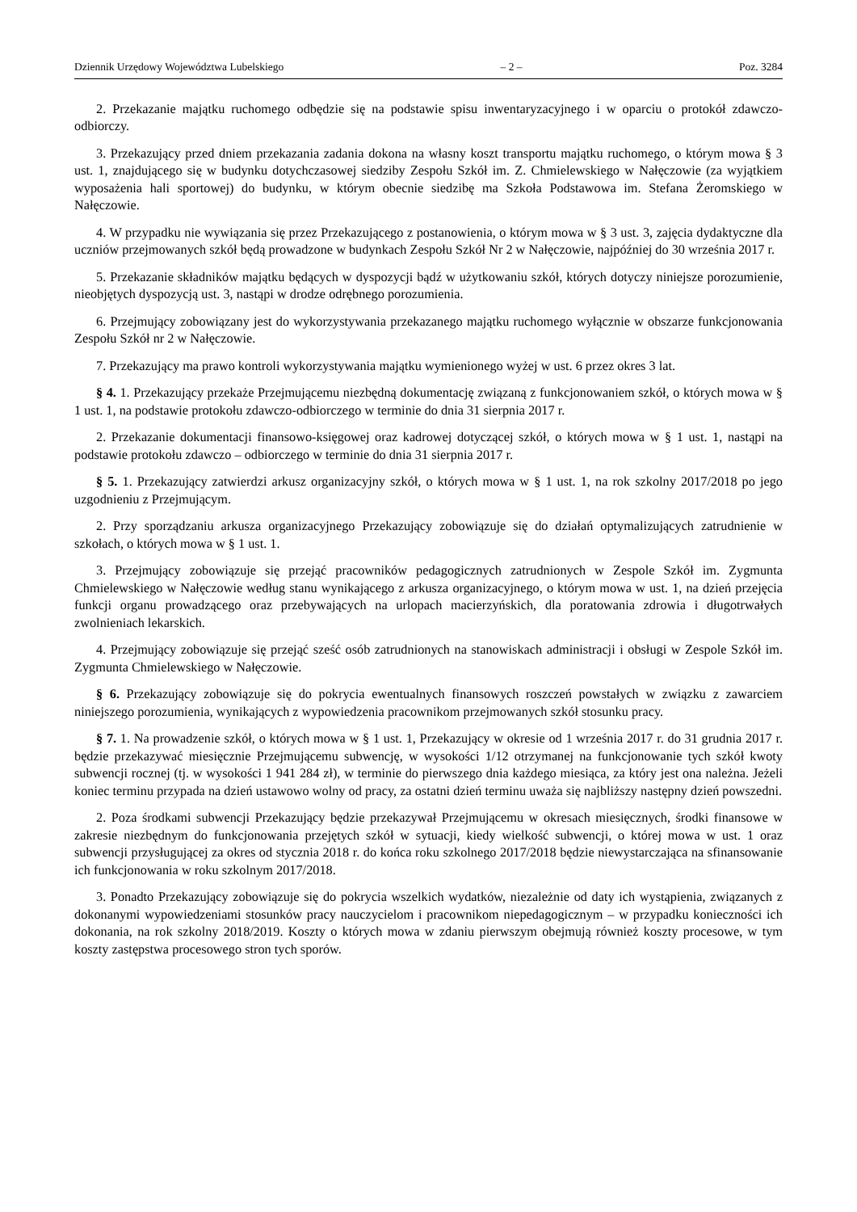Dziennik Urzędowy Województwa Lubelskiego – 2 – Poz. 3284
2. Przekazanie majątku ruchomego odbędzie się na podstawie spisu inwentaryzacyjnego i w oparciu o protokół zdawczo-odbiorczy.
3. Przekazujący przed dniem przekazania zadania dokona na własny koszt transportu majątku ruchomego, o którym mowa § 3 ust. 1, znajdującego się w budynku dotychczasowej siedziby Zespołu Szkół im. Z. Chmielewskiego w Nałęczowie (za wyjątkiem wyposażenia hali sportowej) do budynku, w którym obecnie siedzibę ma Szkoła Podstawowa im. Stefana Żeromskiego w Nałęczowie.
4. W przypadku nie wywiązania się przez Przekazującego z postanowienia, o którym mowa w § 3 ust. 3, zajęcia dydaktyczne dla uczniów przejmowanych szkół będą prowadzone w budynkach Zespołu Szkół Nr 2 w Nałęczowie, najpóźniej do 30 września 2017 r.
5. Przekazanie składników majątku będących w dyspozycji bądź w użytkowaniu szkół, których dotyczy niniejsze porozumienie, nieobjętych dyspozycją ust. 3, nastąpi w drodze odrębnego porozumienia.
6. Przejmujący zobowiązany jest do wykorzystywania przekazanego majątku ruchomego wyłącznie w obszarze funkcjonowania Zespołu Szkół nr 2 w Nałęczowie.
7. Przekazujący ma prawo kontroli wykorzystywania majątku wymienionego wyżej w ust. 6 przez okres 3 lat.
§ 4. 1. Przekazujący przekaże Przejmującemu niezbędną dokumentację związaną z funkcjonowaniem szkół, o których mowa w § 1 ust. 1, na podstawie protokołu zdawczo-odbiorczego w terminie do dnia 31 sierpnia 2017 r.
2. Przekazanie dokumentacji finansowo-księgowej oraz kadrowej dotyczącej szkół, o których mowa w § 1 ust. 1, nastąpi na podstawie protokołu zdawczo – odbiorczego w terminie do dnia 31 sierpnia 2017 r.
§ 5. 1. Przekazujący zatwierdzi arkusz organizacyjny szkół, o których mowa w § 1 ust. 1, na rok szkolny 2017/2018 po jego uzgodnieniu z Przejmującym.
2. Przy sporządzaniu arkusza organizacyjnego Przekazujący zobowiązuje się do działań optymalizujących zatrudnienie w szkołach, o których mowa w § 1 ust. 1.
3. Przejmujący zobowiązuje się przejąć pracowników pedagogicznych zatrudnionych w Zespole Szkół im. Zygmunta Chmielewskiego w Nałęczowie według stanu wynikającego z arkusza organizacyjnego, o którym mowa w ust. 1, na dzień przejęcia funkcji organu prowadzącego oraz przebywających na urlopach macierzyńskich, dla poratowania zdrowia i długotrwałych zwolnieniach lekarskich.
4. Przejmujący zobowiązuje się przejąć sześć osób zatrudnionych na stanowiskach administracji i obsługi w Zespole Szkół im. Zygmunta Chmielewskiego w Nałęczowie.
§ 6. Przekazujący zobowiązuje się do pokrycia ewentualnych finansowych roszczeń powstałych w związku z zawarciem niniejszego porozumienia, wynikających z wypowiedzenia pracownikom przejmowanych szkół stosunku pracy.
§ 7. 1. Na prowadzenie szkół, o których mowa w § 1 ust. 1, Przekazujący w okresie od 1 września 2017 r. do 31 grudnia 2017 r. będzie przekazywać miesięcznie Przejmującemu subwencję, w wysokości 1/12 otrzymanej na funkcjonowanie tych szkół kwoty subwencji rocznej (tj. w wysokości 1 941 284 zł), w terminie do pierwszego dnia każdego miesiąca, za który jest ona należna. Jeżeli koniec terminu przypada na dzień ustawowo wolny od pracy, za ostatni dzień terminu uważa się najbliższy następny dzień powszedni.
2. Poza środkami subwencji Przekazujący będzie przekazywał Przejmującemu w okresach miesięcznych, środki finansowe w zakresie niezbędnym do funkcjonowania przejętych szkół w sytuacji, kiedy wielkość subwencji, o której mowa w ust. 1 oraz subwencji przysługującej za okres od stycznia 2018 r. do końca roku szkolnego 2017/2018 będzie niewystarczająca na sfinansowanie ich funkcjonowania w roku szkolnym 2017/2018.
3. Ponadto Przekazujący zobowiązuje się do pokrycia wszelkich wydatków, niezależnie od daty ich wystąpienia, związanych z dokonanymi wypowiedzeniami stosunków pracy nauczycielom i pracownikom niepedagogicznym – w przypadku konieczności ich dokonania, na rok szkolny 2018/2019. Koszty o których mowa w zdaniu pierwszym obejmują również koszty procesowe, w tym koszty zastępstwa procesowego stron tych sporów.